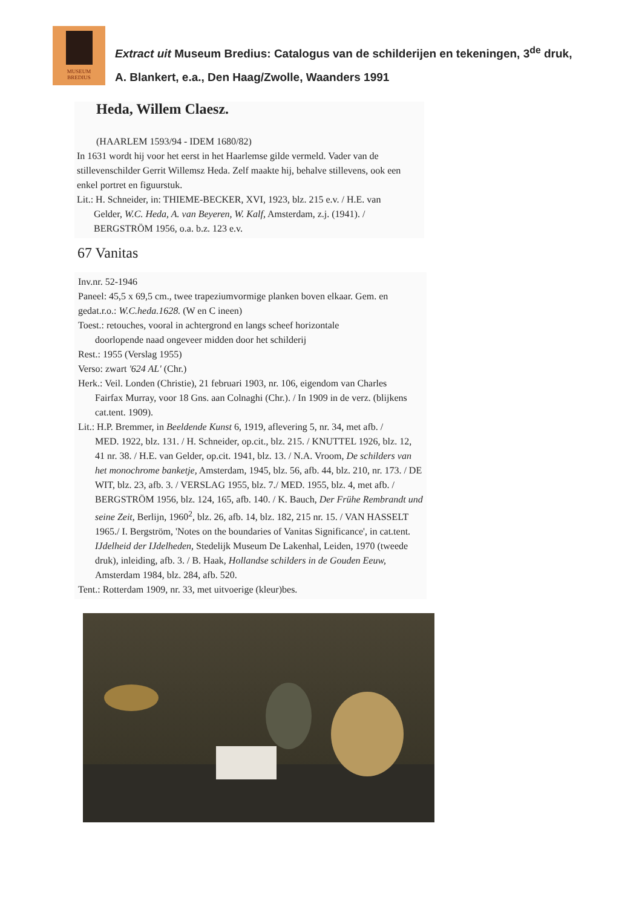MUSEUM
BREDIUS
Extract uit Museum Bredius: Catalogus van de schilderijen en tekeningen, 3<sup>de</sup> druk, A. Blankert, e.a., Den Haag/Zwolle, Waanders 1991
Heda, Willem Claesz.
(HAARLEM 1593/94 - IDEM 1680/82)
In 1631 wordt hij voor het eerst in het Haarlemse gilde vermeld. Vader van de stillevenschilder Gerrit Willemsz Heda. Zelf maakte hij, behalve stillevens, ook een enkel portret en figuurstuk.
Lit.: H. Schneider, in: THIEME-BECKER, XVI, 1923, blz. 215 e.v. / H.E. van
Gelder, W.C. Heda, A. van Beyeren, W. Kalf, Amsterdam, z.j. (1941). / BERGSTRÖM 1956, o.a. b.z. 123 e.v.
67 Vanitas
Inv.nr. 52-1946
Paneel: 45,5 x 69,5 cm., twee trapeziumvormige planken boven elkaar. Gem. en gedat.r.o.: W.C.heda.1628. (W en C ineen)
Toest.: retouches, vooral in achtergrond en langs scheef horizontale
doorlopende naad ongeveer midden door het schilderij
Rest.: 1955 (Verslag 1955)
Verso: zwart '624 AL' (Chr.)
Herk.: Veil. Londen (Christie), 21 februari 1903, nr. 106, eigendom van Charles
Fairfax Murray, voor 18 Gns. aan Colnaghi (Chr.). / In 1909 in de verz. (blijkens cat.tent. 1909).
Lit.: H.P. Bremmer, in Beeldende Kunst 6, 1919, aflevering 5, nr. 34, met afb. /
MED. 1922, blz. 131. / H. Schneider, op.cit., blz. 215. / KNUTTEL 1926, blz. 12, 41 nr. 38. / H.E. van Gelder, op.cit. 1941, blz. 13. / N.A. Vroom, De schilders van het monochrome banketje, Amsterdam, 1945, blz. 56, afb. 44, blz. 210, nr. 173. / DE WIT, blz. 23, afb. 3. / VERSLAG 1955, blz. 7./ MED. 1955, blz. 4, met afb. / BERGSTRÖM 1956, blz. 124, 165, afb. 140. / K. Bauch, Der Frühe Rembrandt und seine Zeit, Berlijn, 1960<sup>2</sup>, blz. 26, afb. 14, blz. 182, 215 nr. 15. / VAN HASSELT 1965./ I. Bergström, 'Notes on the boundaries of Vanitas Significance', in cat.tent. IJdelheid der IJdelheden, Stedelijk Museum De Lakenhal, Leiden, 1970 (tweede druk), inleiding, afb. 3. / B. Haak, Hollandse schilders in de Gouden Eeuw, Amsterdam 1984, blz. 284, afb. 520.
Tent.: Rotterdam 1909, nr. 33, met uitvoerige (kleur)bes.